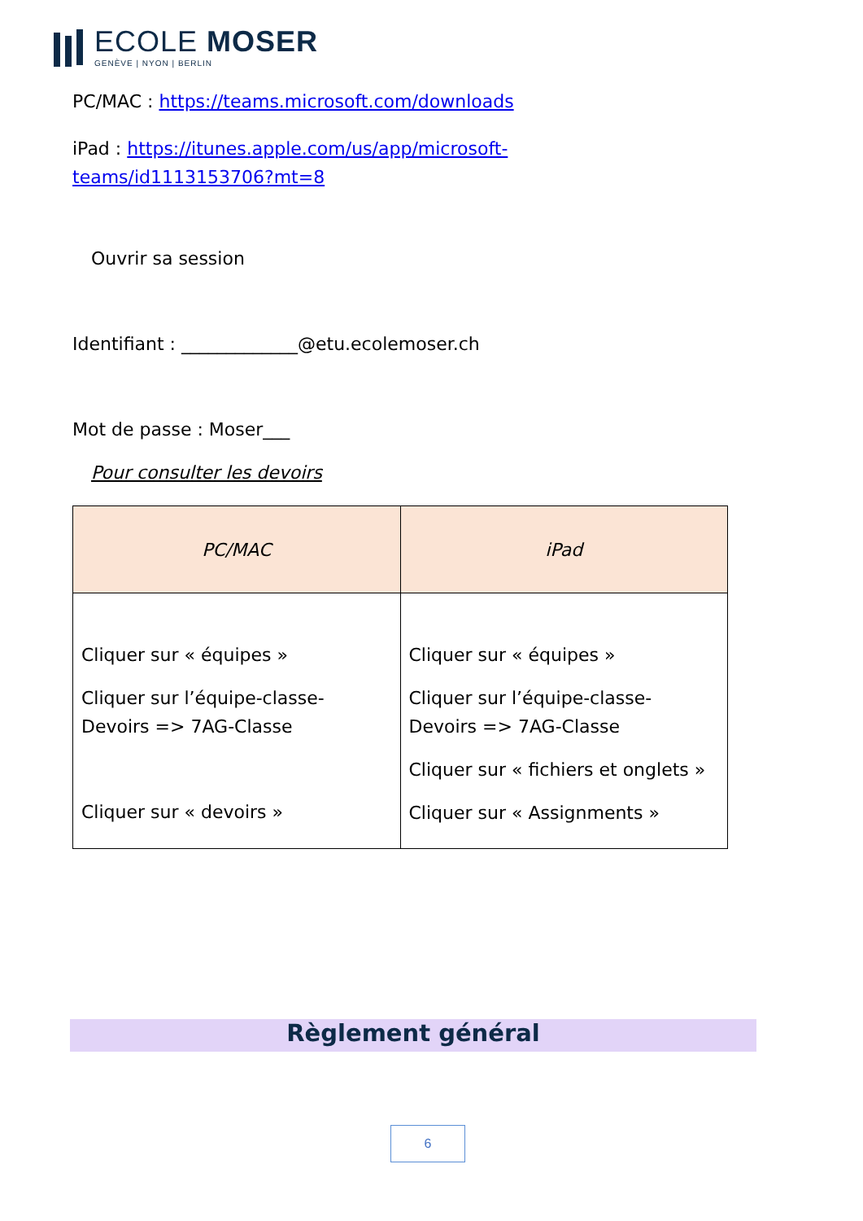ECOLE MOSER
GENÈVE | NYON | BERLIN
PC/MAC : https://teams.microsoft.com/downloads
iPad : https://itunes.apple.com/us/app/microsoft-
teams/id1113153706?mt=8
Ouvrir sa session
Identifiant : _____________@etu.ecolemoser.ch
Mot de passe : Moser___
Pour consulter les devoirs
| PC/MAC | iPad |
| --- | --- |
| Cliquer sur « équipes » Cliquer sur l’équipe-classe-Devoirs => 7AG-Classe Cliquer sur « devoirs » | Cliquer sur « équipes » Cliquer sur l’équipe-classe-Devoirs => 7AG-Classe Cliquer sur « fichiers et onglets » Cliquer sur « Assignments » |
Règlement général
6